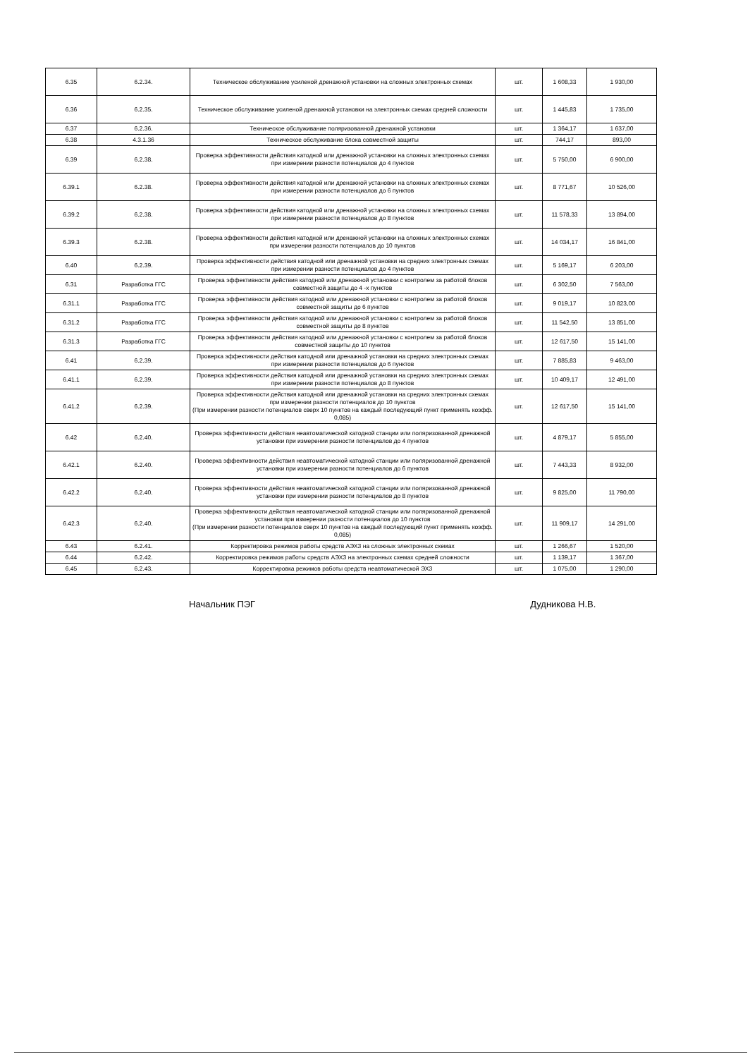| 6.35 | 6.2.34. | Техническое обслуживание усиленой дренажной установки на сложных электронных схемах | шт. | 1 608,33 | 1 930,00 |
| 6.36 | 6.2.35. | Техническое обслуживание усиленой дренажной установки на электронных схемах средней сложности | шт. | 1 445,83 | 1 735,00 |
| 6.37 | 6.2.36. | Техническое обслуживание поляризованной дренажной установки | шт. | 1 364,17 | 1 637,00 |
| 6.38 | 4.3.1.36 | Техническое обслуживание блока совместной защиты | шт. | 744,17 | 893,00 |
| 6.39 | 6.2.38. | Проверка эффективности действия катодной или дренажной установки на сложных электронных схемах при измерении разности потенциалов до 4 пунктов | шт. | 5 750,00 | 6 900,00 |
| 6.39.1 | 6.2.38. | Проверка эффективности действия катодной или дренажной установки на сложных электронных схемах при измерении разности потенциалов до 6 пунктов | шт. | 8 771,67 | 10 526,00 |
| 6.39.2 | 6.2.38. | Проверка эффективности действия катодной или дренажной установки на сложных электронных схемах при измерении разности потенциалов до 8 пунктов | шт. | 11 578,33 | 13 894,00 |
| 6.39.3 | 6.2.38. | Проверка эффективности действия катодной или дренажной установки на сложных электронных схемах при измерении разности потенциалов до 10 пунктов | шт. | 14 034,17 | 16 841,00 |
| 6.40 | 6.2.39. | Проверка эффективности действия катодной или дренажной установки на средних электронных схемах при измерении разности потенциалов до 4 пунктов | шт. | 5 169,17 | 6 203,00 |
| 6.31 | Разработка ГГС | Проверка эффективности действия катодной или дренажной установки с контролем за работой блоков совместной защиты до 4 -х пунктов | шт. | 6 302,50 | 7 563,00 |
| 6.31.1 | Разработка ГГС | Проверка эффективности действия катодной или дренажной установки с контролем за работой блоков совместной защиты до 6 пунктов | шт. | 9 019,17 | 10 823,00 |
| 6.31.2 | Разработка ГГС | Проверка эффективности действия катодной или дренажной установки с контролем за работой блоков совместной защиты до 8 пунктов | шт. | 11 542,50 | 13 851,00 |
| 6.31.3 | Разработка ГГС | Проверка эффективности действия катодной или дренажной установки с контролем за работой блоков совместной защиты до 10 пунктов | шт. | 12 617,50 | 15 141,00 |
| 6.41 | 6.2.39. | Проверка эффективности действия катодной или дренажной установки на средних электронных схемах при измерении разности потенциалов до 6 пунктов | шт. | 7 885,83 | 9 463,00 |
| 6.41.1 | 6.2.39. | Проверка эффективности действия катодной или дренажной установки на средних электронных схемах при измерении разности потенциалов до 8 пунктов | шт. | 10 409,17 | 12 491,00 |
| 6.41.2 | 6.2.39. | Проверка эффективности действия катодной или дренажной установки на средних электронных схемах при измерении разности потенциалов до 10 пунктов (При измерении разности потенциалов сверх 10 пунктов на каждый последующий пункт применять коэфф. 0,085) | шт. | 12 617,50 | 15 141,00 |
| 6.42 | 6.2.40. | Проверка эффективности действия неавтоматической катодной станции или поляризованной дренажной установки при измерении разности потенциалов до 4 пунктов | шт. | 4 879,17 | 5 855,00 |
| 6.42.1 | 6.2.40. | Проверка эффективности действия неавтоматической катодной станции или поляризованной дренажной установки при измерении разности потенциалов до 6 пунктов | шт. | 7 443,33 | 8 932,00 |
| 6.42.2 | 6.2.40. | Проверка эффективности действия неавтоматической катодной станции или поляризованной дренажной установки при измерении разности потенциалов до 8 пунктов | шт. | 9 825,00 | 11 790,00 |
| 6.42.3 | 6.2.40. | Проверка эффективности действия неавтоматической катодной станции или поляризованной дренажной установки при измерении разности потенциалов до 10 пунктов (При измерении разности потенциалов сверх 10 пунктов на каждый последующий пункт применять коэфф. 0,085) | шт. | 11 909,17 | 14 291,00 |
| 6.43 | 6.2.41. | Корректировка режимов работы средств АЭХЗ на сложных электронных схемах | шт. | 1 266,67 | 1 520,00 |
| 6.44 | 6.2.42. | Корректировка режимов работы средств АЭХЗ на электронных схемах средней сложности | шт. | 1 139,17 | 1 367,00 |
| 6.45 | 6.2.43. | Корректировка режимов работы средств неавтоматической ЭХЗ | шт. | 1 075,00 | 1 290,00 |
Начальник ПЭГ Дудникова Н.В.